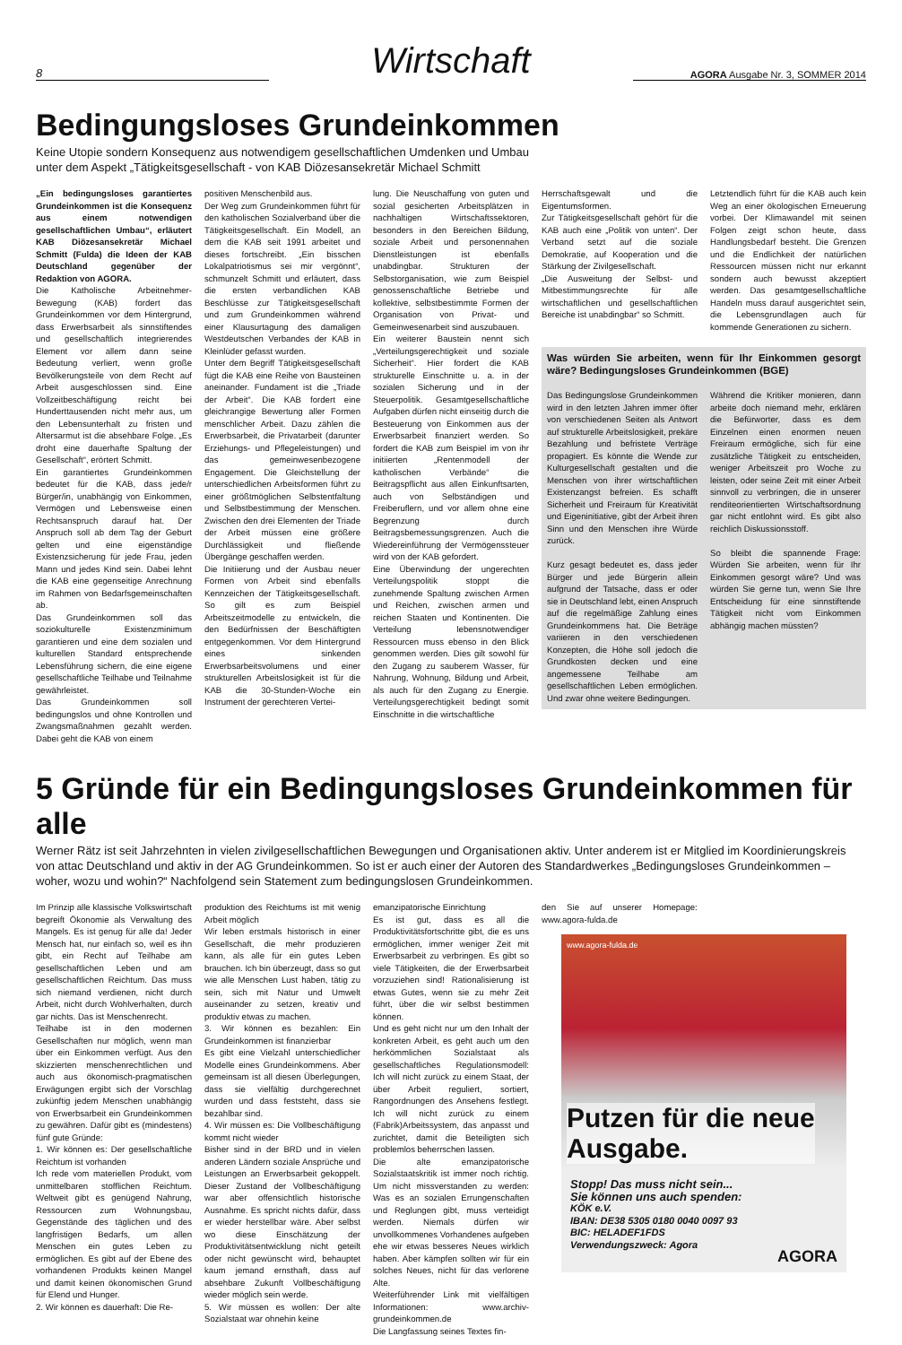8
Wirtschaft
AGORA Ausgabe Nr. 3, SOMMER 2014
Bedingungsloses Grundeinkommen
Keine Utopie sondern Konsequenz aus notwendigem gesellschaftlichen Umdenken und Umbau
unter dem Aspekt „Tätigkeitsgesellschaft - von KAB Diözesansekretär Michael Schmitt
„Ein bedingungsloses garantiertes Grundeinkommen ist die Konsequenz aus einem notwendigen gesellschaftlichen Umbau“, erläutert KAB Diözesansekretär Michael Schmitt (Fulda) die Ideen der KAB Deutschland gegenüber der Redaktion von AGORA.
Die Katholische Arbeitnehmer-Bewegung (KAB) fordert das Grundeinkommen vor dem Hintergrund, dass Erwerbsarbeit als sinnstiftendes und gesellschaftlich integrierendes Element vor allem dann seine Bedeutung verliert, wenn große Bevölkerungsteile von dem Recht auf Arbeit ausgeschlossen sind. Eine Vollzeitbeschäftigung reicht bei Hunderttausenden nicht mehr aus, um den Lebensunterhalt zu fristen und Altersarmut ist die absehbare Folge. „Es droht eine dauerhafte Spaltung der Gesellschaft“, erörtert Schmitt.
Ein garantiertes Grundeinkommen bedeutet für die KAB, dass jede/r Bürger/in, unabhängig von Einkommen, Vermögen und Lebensweise einen Rechtsanspruch darauf hat. Der Anspruch soll ab dem Tag der Geburt gelten und eine eigenständige Existenzsicherung für jede Frau, jeden Mann und jedes Kind sein. Dabei lehnt die KAB eine gegenseitige Anrechnung im Rahmen von Bedarfsgemeinschaften ab.
Das Grundeinkommen soll das soziokulturelle Existenzminimum garantieren und eine dem sozialen und kulturellen Standard entsprechende Lebensführung sichern, die eine eigene gesellschaftliche Teilhabe und Teilnahme gewährleistet.
Das Grundeinkommen soll bedingungslos und ohne Kontrollen und Zwangsmaßnahmen gezahlt werden. Dabei geht die KAB von einem
positiven Menschenbild aus.
Der Weg zum Grundeinkommen führt für den katholischen Sozialverband über die Tätigkeitsgesellschaft. Ein Modell, an dem die KAB seit 1991 arbeitet und dieses fortschreibt. „Ein bisschen Lokalpatriotismus sei mir vergönnt“, schmunzelt Schmitt und erläutert, dass die ersten verbandlichen KAB Beschlüsse zur Tätigkeitsgesellschaft und zum Grundeinkommen während einer Klausurtagung des damaligen Westdeutschen Verbandes der KAB in Kleinlüder gefasst wurden.
Unter dem Begriff Tätigkeitsgesellschaft fügt die KAB eine Reihe von Bausteinen aneinander. Fundament ist die „Triade der Arbeit“. Die KAB fordert eine gleichrangige Bewertung aller Formen menschlicher Arbeit. Dazu zählen die Erwerbsarbeit, die Privatarbeit (darunter Erziehungs- und Pflegeleistungen) und das gemeinwesenbezogene Engagement. Die Gleichstellung der unterschiedlichen Arbeitsformen führt zu einer größtmöglichen Selbstentfaltung und Selbstbestimmung der Menschen. Zwischen den drei Elementen der Triade der Arbeit müssen eine größere Durchlässigkeit und fließende Übergänge geschaffen werden.
Die Initiierung und der Ausbau neuer Formen von Arbeit sind ebenfalls Kennzeichen der Tätigkeitsgesellschaft. So gilt es zum Beispiel Arbeitszeitmodelle zu entwickeln, die den Bedürfnissen der Beschäftigten entgegenkommen. Vor dem Hintergrund eines sinkenden Erwerbsarbeitsvolumens und einer strukturellen Arbeitslosigkeit ist für die KAB die 30-Stunden-Woche ein Instrument der gerechteren Vertei-
lung. Die Neuschaffung von guten und sozial gesicherten Arbeitsplätzen in nachhaltigen Wirtschaftssektoren, besonders in den Bereichen Bildung, soziale Arbeit und personennahen Dienstleistungen ist ebenfalls unabdingbar. Strukturen der Selbstorganisation, wie zum Beispiel genossenschaftliche Betriebe und kollektive, selbstbestimmte Formen der Organisation von Privat- und Gemeinwesenarbeit sind auszubauen.
Ein weiterer Baustein nennt sich „Verteilungsgerechtigkeit und soziale Sicherheit“. Hier fordert die KAB strukturelle Einschnitte u. a. in der sozialen Sicherung und in der Steuerpolitik. Gesamtgesellschaftliche Aufgaben dürfen nicht einseitig durch die Besteuerung von Einkommen aus der Erwerbsarbeit finanziert werden. So fordert die KAB zum Beispiel im von ihr initiierten „Rentenmodell der katholischen Verbände“ die Beitragspflicht aus allen Einkunftsarten, auch von Selbständigen und Freiberuflern, und vor allem ohne eine Begrenzung durch Beitragsbemessungsgrenzen. Auch die Wiedereinführung der Vermögenssteuer wird von der KAB gefordert.
Eine Überwindung der ungerechten Verteilungspolitik stoppt die zunehmende Spaltung zwischen Armen und Reichen, zwischen armen und reichen Staaten und Kontinenten. Die Verteilung lebensnotwendiger Ressourcen muss ebenso in den Blick genommen werden. Dies gilt sowohl für den Zugang zu sauberem Wasser, für Nahrung, Wohnung, Bildung und Arbeit, als auch für den Zugang zu Energie. Verteilungsgerechtigkeit bedingt somit Einschnitte in die wirtschaftliche
Herrschaftsgewalt und die Eigentumsformen.
Zur Tätigkeitsgesellschaft gehört für die KAB auch eine „Politik von unten“. Der Verband setzt auf die soziale Demokratie, auf Kooperation und die Stärkung der Zivilgesellschaft.
„Die Ausweitung der Selbst- und Mitbestimmungsrechte für alle wirtschaftlichen und gesellschaftlichen Bereiche ist unabdingbar“ so Schmitt.
Letztendlich führt für die KAB auch kein Weg an einer ökologischen Erneuerung vorbei. Der Klimawandel mit seinen Folgen zeigt schon heute, dass Handlungsbedarf besteht. Die Grenzen und die Endlichkeit der natürlichen Ressourcen müssen nicht nur erkannt sondern auch bewusst akzeptiert werden. Das gesamtgesellschaftliche Handeln muss darauf ausgerichtet sein, die Lebensgrundlagen auch für kommende Generationen zu sichern.
Was würden Sie arbeiten, wenn für Ihr Einkommen gesorgt wäre? Bedingungsloses Grundeinkommen (BGE)
Das Bedingungslose Grundeinkommen wird in den letzten Jahren immer öfter von verschiedenen Seiten als Antwort auf strukturelle Arbeitslosigkeit, prekäre Bezahlung und befristete Verträge propagiert. Es könnte die Wende zur Kulturgesellschaft gestalten und die Menschen von ihrer wirtschaftlichen Existenzangst befreien. Es schafft Sicherheit und Freiraum für Kreativität und Eigeninitiative, gibt der Arbeit ihren Sinn und den Menschen ihre Würde zurück.
Kurz gesagt bedeutet es, dass jeder Bürger und jede Bürgerin allein aufgrund der Tatsache, dass er oder sie in Deutschland lebt, einen Anspruch auf die regelmäßige Zahlung eines Grundeinkommens hat. Die Beträge variieren in den verschiedenen Konzepten, die Höhe soll jedoch die Grundkosten decken und eine angemessene Teilhabe am gesellschaftlichen Leben ermöglichen. Und zwar ohne weitere Bedingungen.
Während die Kritiker monieren, dann arbeite doch niemand mehr, erklären die Befürworter, dass es dem Einzelnen einen enormen neuen Freiraum ermögliche, sich für eine zusätzliche Tätigkeit zu entscheiden, weniger Arbeitszeit pro Woche zu leisten, oder seine Zeit mit einer Arbeit sinnvoll zu verbringen, die in unserer renditeorientierten Wirtschaftsordnung gar nicht entlohnt wird. Es gibt also reichlich Diskussionsstoff.
So bleibt die spannende Frage: Würden Sie arbeiten, wenn für Ihr Einkommen gesorgt wäre? Und was würden Sie gerne tun, wenn Sie Ihre Entscheidung für eine sinnstiftende Tätigkeit nicht vom Einkommen abhängig machen müssten?
5 Gründe für ein Bedingungsloses Grundeinkommen für alle
Werner Rätz ist seit Jahrzehnten in vielen zivilgesellschaftlichen Bewegungen und Organisationen aktiv. Unter anderem ist er Mitglied im Koordinierungskreis von attac Deutschland und aktiv in der AG Grundeinkommen. So ist er auch einer der Autoren des Standardwerkes „Bedingungsloses Grundeinkommen – woher, wozu und wohin?“ Nachfolgend sein Statement zum bedingungslosen Grundeinkommen.
Im Prinzip alle klassische Volkswirtschaft begreift Ökonomie als Verwaltung des Mangels. Es ist genug für alle da! Jeder Mensch hat, nur einfach so, weil es ihn gibt, ein Recht auf Teilhabe am gesellschaftlichen Leben und am gesellschaftlichen Reichtum. Das muss sich niemand verdienen, nicht durch Arbeit, nicht durch Wohlverhalten, durch gar nichts. Das ist Menschenrecht.
Teilhabe ist in den modernen Gesellschaften nur möglich, wenn man über ein Einkommen verfügt. Aus den skizzierten menschenrechtlichen und auch aus ökonomisch-pragmatischen Erwägungen ergibt sich der Vorschlag zukünftig jedem Menschen unabhängig von Erwerbsarbeit ein Grundeinkommen zu gewähren. Dafür gibt es (mindestens) fünf gute Gründe:
1. Wir können es: Der gesellschaftliche Reichtum ist vorhanden
Ich rede vom materiellen Produkt, vom unmittelbaren stofflichen Reichtum. Weltweit gibt es genügend Nahrung, Ressourcen zum Wohnungsbau, Gegenstände des täglichen und des langfristigen Bedarfs, um allen Menschen ein gutes Leben zu ermöglichen. Es gibt auf der Ebene des vorhandenen Produkts keinen Mangel und damit keinen ökonomischen Grund für Elend und Hunger.
2. Wir können es dauerhaft: Die Re-
produktion des Reichtums ist mit wenig Arbeit möglich
Wir leben erstmals historisch in einer Gesellschaft, die mehr produzieren kann, als alle für ein gutes Leben brauchen. Ich bin überzeugt, dass so gut wie alle Menschen Lust haben, tätig zu sein, sich mit Natur und Umwelt auseinander zu setzen, kreativ und produktiv etwas zu machen.
3. Wir können es bezahlen: Ein Grundeinkommen ist finanzierbar
Es gibt eine Vielzahl unterschiedlicher Modelle eines Grundeinkommens. Aber gemeinsam ist all diesen Überlegungen, dass sie vielfältig durchgerechnet wurden und dass feststeht, dass sie bezahlbar sind.
4. Wir müssen es: Die Vollbeschäftigung kommt nicht wieder
Bisher sind in der BRD und in vielen anderen Ländern soziale Ansprüche und Leistungen an Erwerbsarbeit gekoppelt. Dieser Zustand der Vollbeschäftigung war aber offensichtlich historische Ausnahme. Es spricht nichts dafür, dass er wieder herstellbar wäre. Aber selbst wo diese Einschätzung der Produktivitätsentwicklung nicht geteilt oder nicht gewünscht wird, behauptet kaum jemand ernsthaft, dass auf absehbare Zukunft Vollbeschäftigung wieder möglich sein werde.
5. Wir müssen es wollen: Der alte Sozialstaat war ohnehin keine
emanzipatorische Einrichtung
Es ist gut, dass es all die Produktivitätsfortschritte gibt, die es uns ermöglichen, immer weniger Zeit mit Erwerbsarbeit zu verbringen. Es gibt so viele Tätigkeiten, die der Erwerbsarbeit vorzuziehen sind! Rationalisierung ist etwas Gutes, wenn sie zu mehr Zeit führt, über die wir selbst bestimmen können.
Und es geht nicht nur um den Inhalt der konkreten Arbeit, es geht auch um den herkömmlichen Sozialstaat als gesellschaftliches Regulationsmodell: Ich will nicht zurück zu einem Staat, der über Arbeit reguliert, sortiert, Rangordnungen des Ansehens festlegt. Ich will nicht zurück zu einem (Fabrik)Arbeitssystem, das anpasst und zurichtet, damit die Beteiligten sich problemlos beherrschen lassen.
Die alte emanzipatorische Sozialstaatskritik ist immer noch richtig. Um nicht missverstanden zu werden: Was es an sozialen Errungenschaften und Reglungen gibt, muss verteidigt werden. Niemals dürfen wir unvollkommenes Vorhandenes aufgeben ehe wir etwas besseres Neues wirklich haben. Aber kämpfen sollten wir für ein solches Neues, nicht für das verlorene Alte.
Weiterführender Link mit vielfältigen Informationen: www.archiv-grundeinkommen.de
Die Langfassung seines Textes fin-
den Sie auf unserer Homepage: www.agora-fulda.de
www.agora-fulda.de
Putzen für die neue
Ausgabe.
Stopp! Das muss nicht sein...
Sie können uns auch spenden:
KÖK e.V.
IBAN: DE38 5305 0180 0040 0097 93
BIC: HELADEF1FDS
Verwendungszweck: Agora
AGORA